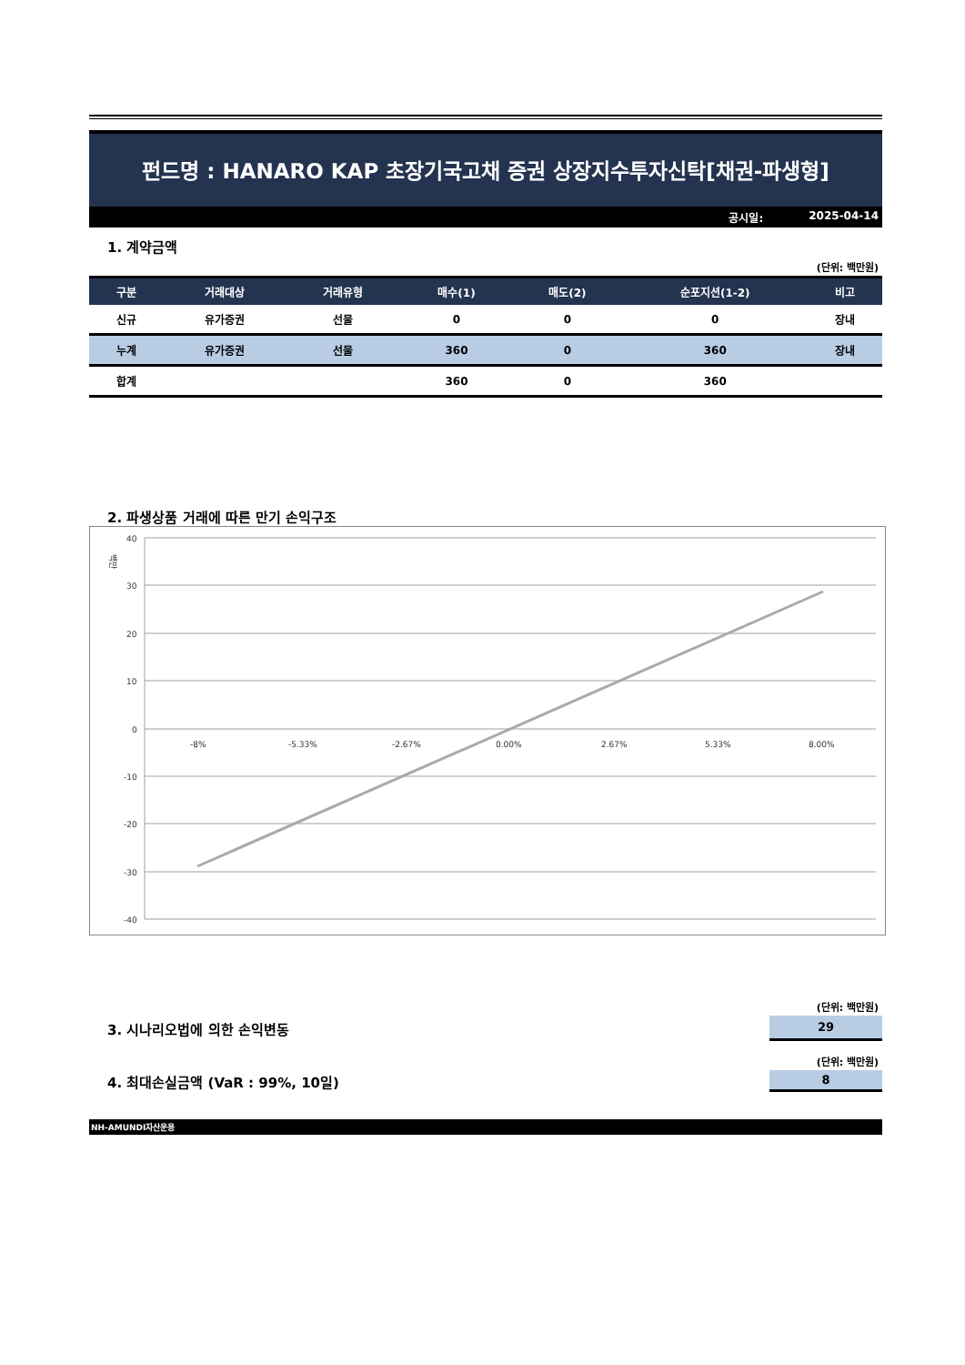펀드명 : HANARO KAP 초장기국고채 증권 상장지수투자신탁[채권-파생형]
공시일: 2025-04-14
1. 계약금액
(단위: 백만원)
| 구분 | 거래대상 | 거래유형 | 매수(1) | 매도(2) | 순포지션(1-2) | 비고 |
| --- | --- | --- | --- | --- | --- | --- |
| 신규 | 유가증권 | 선물 | 0 | 0 | 0 | 장내 |
| 누계 | 유가증권 | 선물 | 360 | 0 | 360 | 장내 |
| 합계 | | | 360 | 0 | 360 | |
2. 파생상품 거래에 따른 만기 손익구조
백만
40
30
20
10
0
-10
-20
-30
-40
-8%
-5.33%
-2.67%
0.00%
2.67%
5.33%
8.00%
(단위: 백만원)
3. 시나리오법에 의한 손익변동
29
(단위: 백만원)
4. 최대손실금액 (VaR : 99%, 10일)
8
NH-AMUNDI자산운용